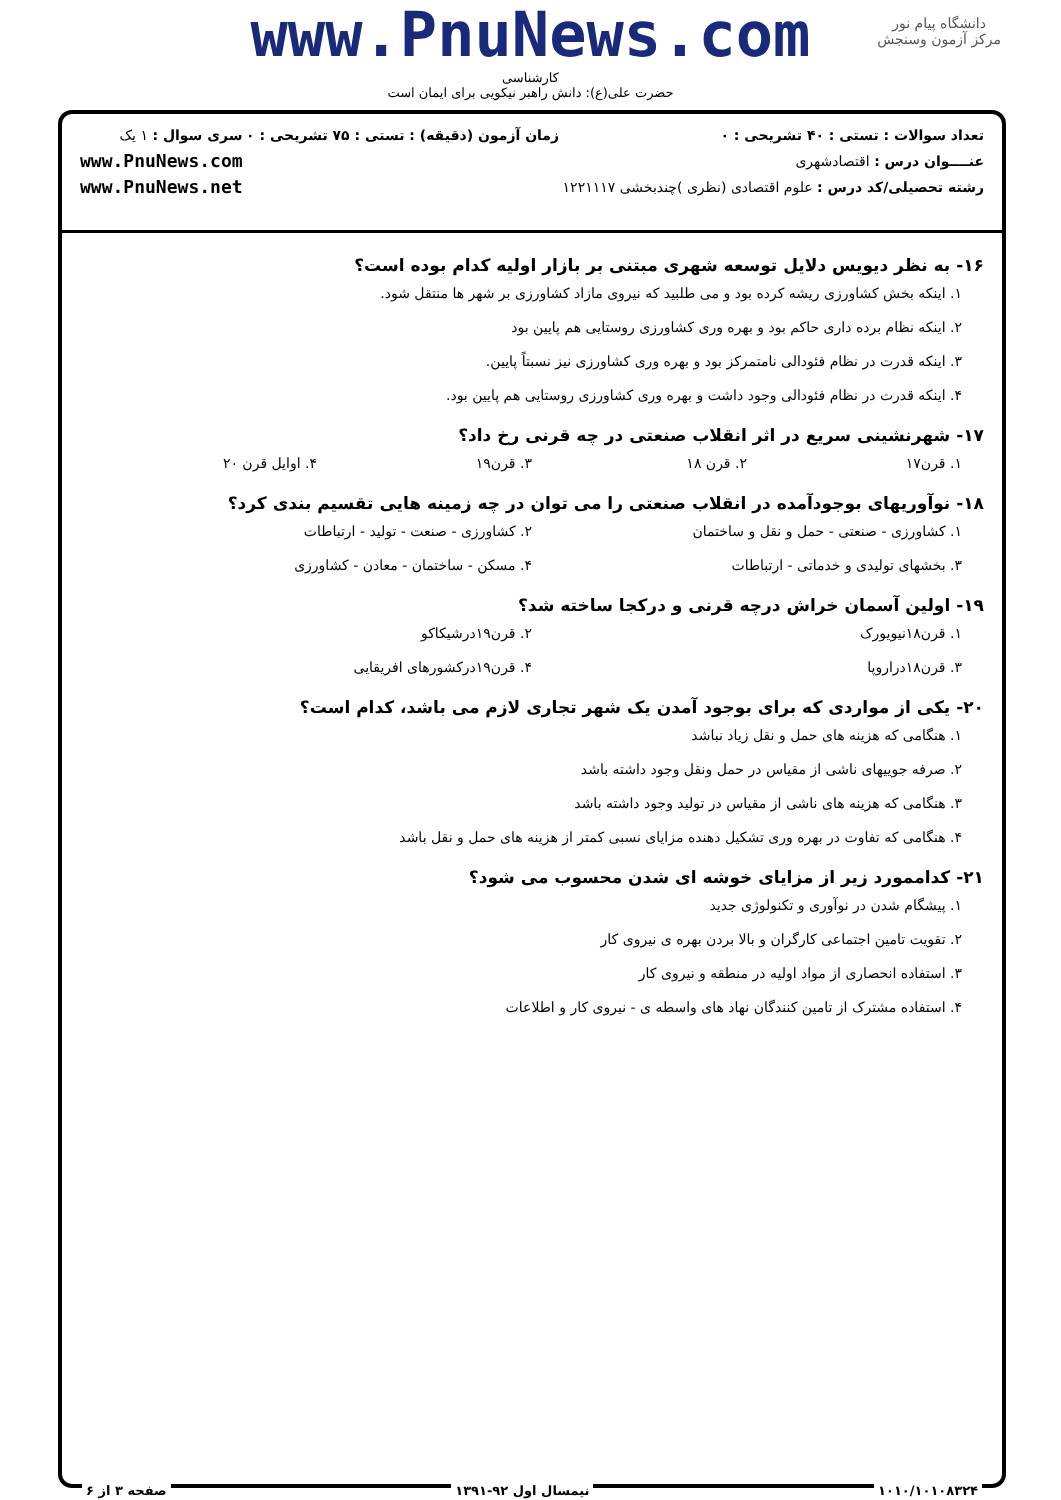www.PnuNews.com
کارشناسی
حضرت علی(ع): دانش راهبر نیکویی برای ایمان است
دانشگاه پیام نور
مرکز آزمون وسنجش
تعداد سوالات : تستی : ۴۰ تشریحی : ۰
عنــــوان درس : اقتصادشهری
رشته تحصیلی/کد درس : علوم اقتصادی (نظری )چندبخشی ۱۲۲۱۱۱۷
زمان آزمون (دقیقه) : تستی : ۷۵ تشریحی : ۰
سری سوال : ۱ یک
www.PnuNews.com
www.PnuNews.net
۱۶- به نظر دیویس دلایل توسعه شهری مبتنی بر بازار اولیه کدام بوده است؟
۱. اینکه بخش کشاورزی ریشه کرده بود و می طلبید که نیروی مازاد کشاورزی بر شهر ها منتقل شود.
۲. اینکه نظام برده داری حاکم بود و بهره وری کشاورزی روستایی هم پایین بود
۳. اینکه قدرت در نظام فئودالی نامتمرکز بود و بهره وری کشاورزی نیز نسبتاً پایین.
۴. اینکه قدرت در نظام فئودالی وجود داشت و بهره وری کشاورزی روستایی هم پایین بود.
۱۷- شهرنشینی سریع در اثر انقلاب صنعتی در چه قرنی رخ داد؟
۱. قرن۱۷ ۲. قرن ۱۸ ۳. قرن۱۹ ۴. اوایل قرن ۲۰
۱۸- نوآوریهای بوجودآمده در انقلاب صنعتی را می توان در چه زمینه هایی تقسیم بندی کرد؟
۱. کشاورزی - صنعتی - حمل و نقل و ساختمان ۲. کشاورزی - صنعت - تولید - ارتباطات
۳. بخشهای تولیدی و خدماتی - ارتباطات ۴. مسکن - ساختمان - معادن - کشاورزی
۱۹- اولین آسمان خراش درچه قرنی و درکجا ساخته شد؟
۱. قرن۱۸نیویورک ۲. قرن۱۹درشیکاکو
۳. قرن۱۸دراروپا ۴. قرن۱۹درکشورهای افریقایی
۲۰- یکی از مواردی که برای بوجود آمدن یک شهر تجاری لازم می باشد، کدام است؟
۱. هنگامی که هزینه های حمل و نقل زیاد نباشد
۲. صرفه جوییهای ناشی از مقیاس در حمل ونقل وجود داشته باشد
۳. هنگامی که هزینه های ناشی از مقیاس در تولید وجود داشته باشد
۴. هنگامی که تفاوت در بهره وری تشکیل دهنده مزایای نسبی کمتر از هزینه های حمل و نقل باشد
۲۱- کداممورد زیر از مزایای خوشه ای شدن محسوب می شود؟
۱. پیشگام شدن در نوآوری و تکنولوژی جدید
۲. تقویت تامین اجتماعی کارگران و بالا بردن بهره ی نیروی کار
۳. استفاده انحصاری از مواد اولیه در منطقه و نیروی کار
۴. استفاده مشترک از تامین کنندگان نهاد های واسطه ی - نیروی کار و اطلاعات
۱۰۱۰/۱۰۱۰۸۳۲۴ نیمسال اول ۹۲-۱۳۹۱ صفحه ۳ از ۶